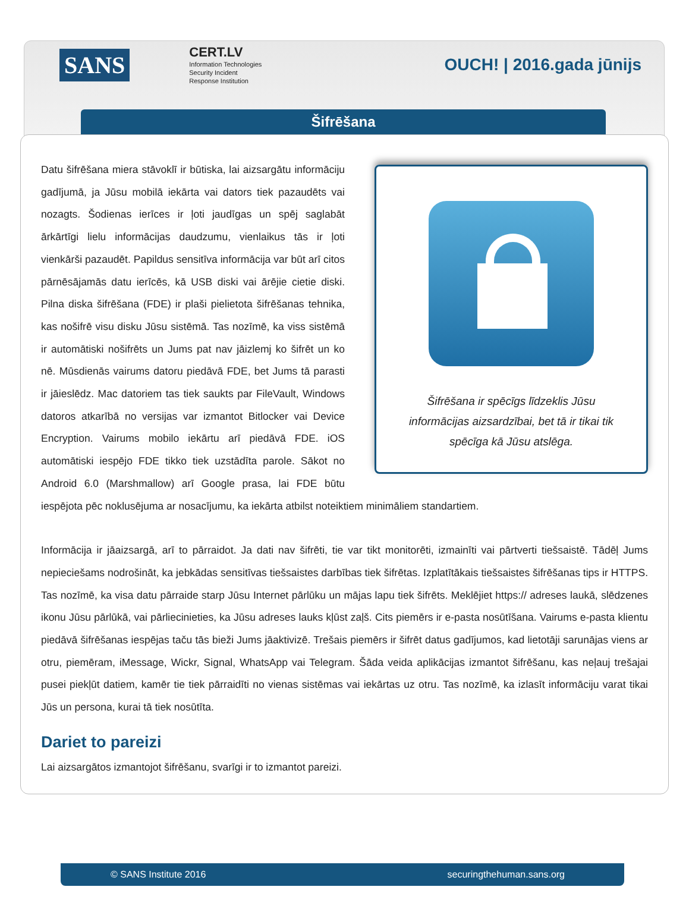SANS
CERT.LV
Information Technologies
Security Incident
Response Institution
OUCH! | 2016.gada jūnijs
Šifrēšana
Šifrēšana ir spēcīgs līdzeklis Jūsu informācijas aizsardzībai, bet tā ir tikai tik spēcīga kā Jūsu atslēga.
Datu šifrēšana miera stāvoklī ir būtiska, lai aizsargātu informāciju gadījumā, ja Jūsu mobilā iekārta vai dators tiek pazaudēts vai nozagts. Šodienas ierīces ir ļoti jaudīgas un spēj saglabāt ārkārtīgi lielu informācijas daudzumu, vienlaikus tās ir ļoti vienkārši pazaudēt. Papildus sensitīva informācija var būt arī citos pārnēsājamās datu ierīcēs, kā USB diski vai ārējie cietie diski. Pilna diska šifrēšana (FDE) ir plaši pielietota šifrēšanas tehnika, kas nošifrē visu disku Jūsu sistēmā. Tas nozīmē, ka viss sistēmā ir automātiski nošifrēts un Jums pat nav jāizlemj ko šifrēt un ko nē. Mūsdienās vairums datoru piedāvā FDE, bet Jums tā parasti ir jāieslēdz. Mac datoriem tas tiek saukts par FileVault, Windows datoros atkarībā no versijas var izmantot Bitlocker vai Device Encryption. Vairums mobilo iekārtu arī piedāvā FDE. iOS automātiski iespējo FDE tikko tiek uzstādīta parole. Sākot no Android 6.0 (Marshmallow) arī Google prasa, lai FDE būtu iespējota pēc noklusējuma ar nosacījumu, ka iekārta atbilst noteiktiem minimāliem standartiem.
Informācija ir jāaizsargā, arī to pārraidot. Ja dati nav šifrēti, tie var tikt monitorēti, izmainīti vai pārtverti tiešsaistē. Tādēļ Jums nepieciešams nodrošināt, ka jebkādas sensitīvas tiešsaistes darbības tiek šifrētas. Izplatītākais tiešsaistes šifrēšanas tips ir HTTPS. Tas nozīmē, ka visa datu pārraide starp Jūsu Internet pārlūku un mājas lapu tiek šifrēts. Meklējiet https:// adreses laukā, slēdzenes ikonu Jūsu pārlūkā, vai pārliecinieties, ka Jūsu adreses lauks kļūst zaļš. Cits piemērs ir e-pasta nosūtīšana. Vairums e-pasta klientu piedāvā šifrēšanas iespējas taču tās bieži Jums jāaktivizē. Trešais piemērs ir šifrēt datus gadījumos, kad lietotāji sarunājas viens ar otru, piemēram, iMessage, Wickr, Signal, WhatsApp vai Telegram. Šāda veida aplikācijas izmantot šifrēšanu, kas neļauj trešajai pusei piekļūt datiem, kamēr tie tiek pārraidīti no vienas sistēmas vai iekārtas uz otru. Tas nozīmē, ka izlasīt informāciju varat tikai Jūs un persona, kurai tā tiek nosūtīta.
Dariet to pareizi
Lai aizsargātos izmantojot šifrēšanu, svarīgi ir to izmantot pareizi.
© SANS Institute 2016 securingthehuman.sans.org